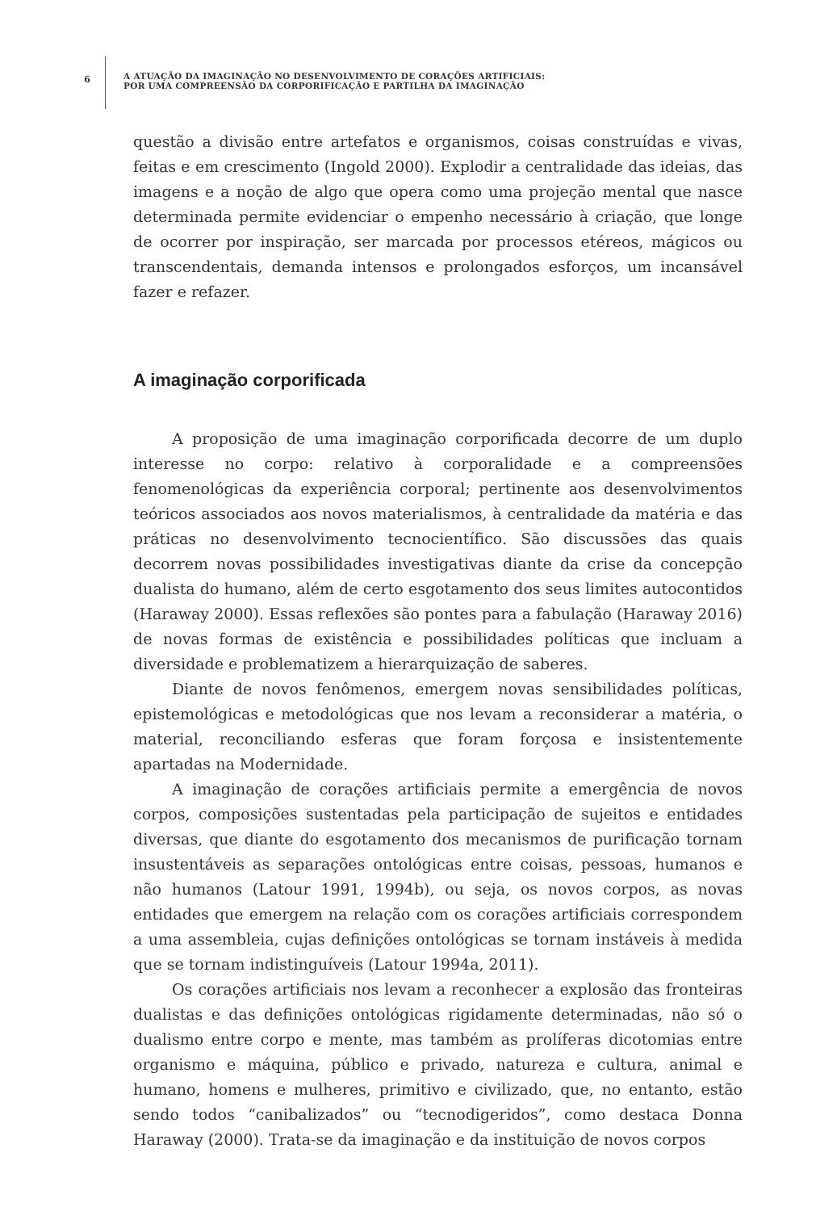6
A ATUAÇÃO DA IMAGINAÇÃO NO DESENVOLVIMENTO DE CORAÇÕES ARTIFICIAIS:
POR UMA COMPREENSÃO DA CORPORIFICAÇÃO E PARTILHA DA IMAGINAÇÃO
questão a divisão entre artefatos e organismos, coisas construídas e vivas, feitas e em crescimento (Ingold 2000). Explodir a centralidade das ideias, das imagens e a noção de algo que opera como uma projeção mental que nasce determinada permite evidenciar o empenho necessário à criação, que longe de ocorrer por inspiração, ser marcada por processos etéreos, mágicos ou transcendentais, demanda intensos e prolongados esforços, um incansável fazer e refazer.
A imaginação corporificada
A proposição de uma imaginação corporificada decorre de um duplo interesse no corpo: relativo à corporalidade e a compreensões fenomenológicas da experiência corporal; pertinente aos desenvolvimentos teóricos associados aos novos materialismos, à centralidade da matéria e das práticas no desenvolvimento tecnocientífico. São discussões das quais decorrem novas possibilidades investigativas diante da crise da concepção dualista do humano, além de certo esgotamento dos seus limites autocontidos (Haraway 2000). Essas reflexões são pontes para a fabulação (Haraway 2016) de novas formas de existência e possibilidades políticas que incluam a diversidade e problematizem a hierarquização de saberes.
Diante de novos fenômenos, emergem novas sensibilidades políticas, epistemológicas e metodológicas que nos levam a reconsiderar a matéria, o material, reconciliando esferas que foram forçosa e insistentemente apartadas na Modernidade.
A imaginação de corações artificiais permite a emergência de novos corpos, composições sustentadas pela participação de sujeitos e entidades diversas, que diante do esgotamento dos mecanismos de purificação tornam insustentáveis as separações ontológicas entre coisas, pessoas, humanos e não humanos (Latour 1991, 1994b), ou seja, os novos corpos, as novas entidades que emergem na relação com os corações artificiais correspondem a uma assembleia, cujas definições ontológicas se tornam instáveis à medida que se tornam indistinguíveis (Latour 1994a, 2011).
Os corações artificiais nos levam a reconhecer a explosão das fronteiras dualistas e das definições ontológicas rigidamente determinadas, não só o dualismo entre corpo e mente, mas também as prolíferas dicotomias entre organismo e máquina, público e privado, natureza e cultura, animal e humano, homens e mulheres, primitivo e civilizado, que, no entanto, estão sendo todos “canibalizados” ou “tecnodigeridos”, como destaca Donna Haraway (2000). Trata-se da imaginação e da instituição de novos corpos